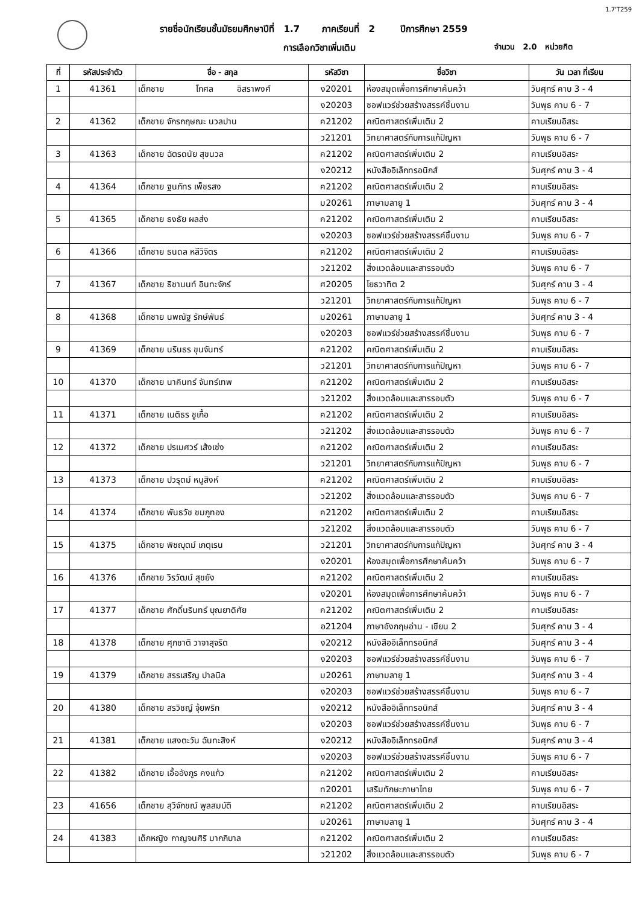1.7'T259
รายชื่อนักเรียนชั้นมัธยมศึกษาปีที่ 1.7 ภาคเรียนที่ 2 ปีการศึกษา 2559
การเลือกวิชาเพิ่มเติม จำนวน 2.0 หน่วยกิต
| ที่ | รหัสประจำตัว | ชื่อ - สกุล | | | รหัสวิชา | ชื่อวิชา | วัน เวลา ที่เรียน |
| --- | --- | --- | --- | --- | --- | --- | --- |
| 1 | 41361 | เด็กชาย | โกศล | อิสราพงศ์ | ง20201 | ห้องสมุดเพื่อการศึกษาค้นคว้า | วันศุกร์ คาบ 3 - 4 |
| | | | | | ง20203 | ซอฟแวร์ช่วยสร้างสรรค์ชิ้นงาน | วันพุธ คาบ 6 - 7 |
| 2 | 41362 | เด็กชาย จักรกฤษณะ นวลปาน | | | ค21202 | คณิตศาสตร์เพิ่มเติม 2 | คาบเรียนอิสระ |
| | | | | | ว21201 | วิทยาศาสตร์กับการแก้ปัญหา | วันพุธ คาบ 6 - 7 |
| 3 | 41363 | เด็กชาย ฉัตรดนัย สุขนวล | | | ค21202 | คณิตศาสตร์เพิ่มเติม 2 | คาบเรียนอิสระ |
| | | | | | ง20212 | หนังสืออิเล็กทรอนิกส์ | วันศุกร์ คาบ 3 - 4 |
| 4 | 41364 | เด็กชาย ฐนภัทร เพ็ชรสง | | | ค21202 | คณิตศาสตร์เพิ่มเติม 2 | คาบเรียนอิสระ |
| | | | | | ม20261 | ภาษามลายู 1 | วันศุกร์ คาบ 3 - 4 |
| 5 | 41365 | เด็กชาย ธงธัย ผลส่ง | | | ค21202 | คณิตศาสตร์เพิ่มเติม 2 | คาบเรียนอิสระ |
| | | | | | ง20203 | ซอฟแวร์ช่วยสร้างสรรค์ชิ้นงาน | วันพุธ คาบ 6 - 7 |
| 6 | 41366 | เด็กชาย ธนดล หลีวิจิตร | | | ค21202 | คณิตศาสตร์เพิ่มเติม 2 | คาบเรียนอิสระ |
| | | | | | ว21202 | สิ่งแวดล้อมและสารรอบตัว | วันพุธ คาบ 6 - 7 |
| 7 | 41367 | เด็กชาย ธิชานนท์ อินทะจักร์ | | | ศ20205 | โยธวาทิต 2 | วันศุกร์ คาบ 3 - 4 |
| | | | | | ว21201 | วิทยาศาสตร์กับการแก้ปัญหา | วันพุธ คาบ 6 - 7 |
| 8 | 41368 | เด็กชาย นพณัฐ รักษ์พันธ์ | | | ม20261 | ภาษามลายู 1 | วันศุกร์ คาบ 3 - 4 |
| | | | | | ง20203 | ซอฟแวร์ช่วยสร้างสรรค์ชิ้นงาน | วันพุธ คาบ 6 - 7 |
| 9 | 41369 | เด็กชาย นรินธร ขุนจันทร์ | | | ค21202 | คณิตศาสตร์เพิ่มเติม 2 | คาบเรียนอิสระ |
| | | | | | ว21201 | วิทยาศาสตร์กับการแก้ปัญหา | วันพุธ คาบ 6 - 7 |
| 10 | 41370 | เด็กชาย นาคินทร์ จันทร์เทพ | | | ค21202 | คณิตศาสตร์เพิ่มเติม 2 | คาบเรียนอิสระ |
| | | | | | ว21202 | สิ่งแวดล้อมและสารรอบตัว | วันพุธ คาบ 6 - 7 |
| 11 | 41371 | เด็กชาย เนติธร ชูเกื้อ | | | ค21202 | คณิตศาสตร์เพิ่มเติม 2 | คาบเรียนอิสระ |
| | | | | | ว21202 | สิ่งแวดล้อมและสารรอบตัว | วันพุธ คาบ 6 - 7 |
| 12 | 41372 | เด็กชาย ปรเมศวร์ เส้งเซ่ง | | | ค21202 | คณิตศาสตร์เพิ่มเติม 2 | คาบเรียนอิสระ |
| | | | | | ว21201 | วิทยาศาสตร์กับการแก้ปัญหา | วันพุธ คาบ 6 - 7 |
| 13 | 41373 | เด็กชาย ปวรุตม์ หนูสิงห์ | | | ค21202 | คณิตศาสตร์เพิ่มเติม 2 | คาบเรียนอิสระ |
| | | | | | ว21202 | สิ่งแวดล้อมและสารรอบตัว | วันพุธ คาบ 6 - 7 |
| 14 | 41374 | เด็กชาย พันธวัช ชมภูทอง | | | ค21202 | คณิตศาสตร์เพิ่มเติม 2 | คาบเรียนอิสระ |
| | | | | | ว21202 | สิ่งแวดล้อมและสารรอบตัว | วันพุธ คาบ 6 - 7 |
| 15 | 41375 | เด็กชาย พิชญุตม์ เกตุเรน | | | ว21201 | วิทยาศาสตร์กับการแก้ปัญหา | วันศุกร์ คาบ 3 - 4 |
| | | | | | ง20201 | ห้องสมุดเพื่อการศึกษาค้นคว้า | วันพุธ คาบ 6 - 7 |
| 16 | 41376 | เด็กชาย วิรวัฒน์ สุขยัง | | | ค21202 | คณิตศาสตร์เพิ่มเติม 2 | คาบเรียนอิสระ |
| | | | | | ง20201 | ห้องสมุดเพื่อการศึกษาค้นคว้า | วันพุธ คาบ 6 - 7 |
| 17 | 41377 | เด็กชาย ศักดิ์นรินทร์ บุณยาดิศัย | | | ค21202 | คณิตศาสตร์เพิ่มเติม 2 | คาบเรียนอิสระ |
| | | | | | อ21204 | ภาษาอังกฤษอ่าน - เขียน 2 | วันศุกร์ คาบ 3 - 4 |
| 18 | 41378 | เด็กชาย ศุภชาติ วาจาสุจริต | | | ง20212 | หนังสืออิเล็กทรอนิกส์ | วันศุกร์ คาบ 3 - 4 |
| | | | | | ง20203 | ซอฟแวร์ช่วยสร้างสรรค์ชิ้นงาน | วันพุธ คาบ 6 - 7 |
| 19 | 41379 | เด็กชาย สรรเสริญ ปาลนิล | | | ม20261 | ภาษามลายู 1 | วันศุกร์ คาบ 3 - 4 |
| | | | | | ง20203 | ซอฟแวร์ช่วยสร้างสรรค์ชิ้นงาน | วันพุธ คาบ 6 - 7 |
| 20 | 41380 | เด็กชาย สรวิชญ์ จุ้ยพริก | | | ง20212 | หนังสืออิเล็กทรอนิกส์ | วันศุกร์ คาบ 3 - 4 |
| | | | | | ง20203 | ซอฟแวร์ช่วยสร้างสรรค์ชิ้นงาน | วันพุธ คาบ 6 - 7 |
| 21 | 41381 | เด็กชาย แสงตะวัน ฉันทะสิงห์ | | | ง20212 | หนังสืออิเล็กทรอนิกส์ | วันศุกร์ คาบ 3 - 4 |
| | | | | | ง20203 | ซอฟแวร์ช่วยสร้างสรรค์ชิ้นงาน | วันพุธ คาบ 6 - 7 |
| 22 | 41382 | เด็กชาย เอื้ออังกูร คงแก้ว | | | ค21202 | คณิตศาสตร์เพิ่มเติม 2 | คาบเรียนอิสระ |
| | | | | | ท20201 | เสริมทักษะภาษาไทย | วันพุธ คาบ 6 - 7 |
| 23 | 41656 | เด็กชาย สุวิจักขณ์ พูลสมบัติ | | | ค21202 | คณิตศาสตร์เพิ่มเติม 2 | คาบเรียนอิสระ |
| | | | | | ม20261 | ภาษามลายู 1 | วันศุกร์ คาบ 3 - 4 |
| 24 | 41383 | เด็กหญิง กาญจนศิริ มากภิบาล | | | ค21202 | คณิตศาสตร์เพิ่มเติม 2 | คาบเรียนอิสระ |
| | | | | | ว21202 | สิ่งแวดล้อมและสารรอบตัว | วันพุธ คาบ 6 - 7 |